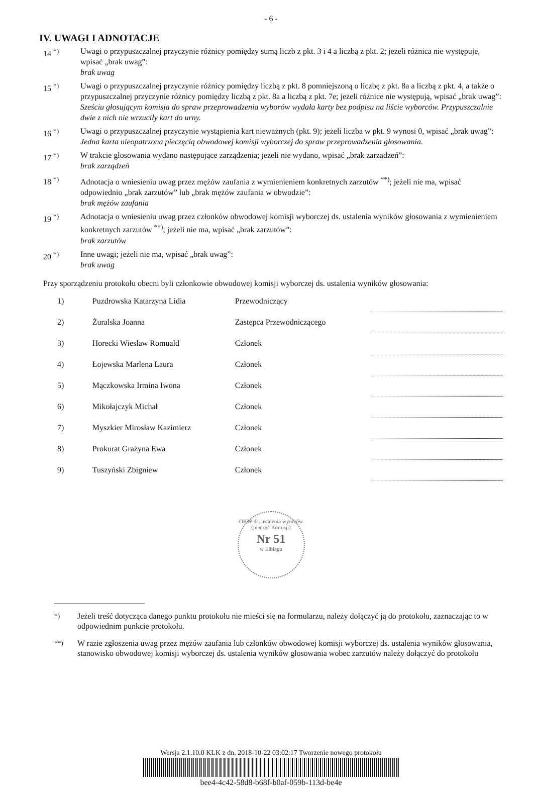- 6 -
IV. UWAGI I ADNOTACJE
14 <sup>*)</sup> Uwagi o przypuszczalnej przyczynie różnicy pomiędzy sumą liczb z pkt. 3 i 4 a liczbą z pkt. 2; jeżeli różnica nie występuje, wpisać „brak uwag”:
brak uwag
15 <sup>*)</sup> Uwagi o przypuszczalnej przyczynie różnicy pomiędzy liczbą z pkt. 8 pomniejszoną o liczbę z pkt. 8a a liczbą z pkt. 4, a także o przypuszczalnej przyczynie różnicy pomiędzy liczbą z pkt. 8a a liczbą z pkt. 7e; jeżeli różnice nie występują, wpisać „brak uwag”:
Sześciu głosującym komisja do spraw przeprowadzenia wyborów wydała karty bez podpisu na liście wyborców. Przypuszczalnie dwie z nich nie wrzuciły kart do urny.
16 <sup>*)</sup> Uwagi o przypuszczalnej przyczynie wystąpienia kart nieważnych (pkt. 9); jeżeli liczba w pkt. 9 wynosi 0, wpisać „brak uwag”:
Jedna karta nieopatrzona pieczęcią obwodowej komisji wyborczej do spraw przeprowadzenia głosowania.
17 <sup>*)</sup> W trakcie głosowania wydano następujące zarządzenia; jeżeli nie wydano, wpisać „brak zarządzeń”:
brak zarządzeń
18 <sup>*)</sup> Adnotacja o wniesieniu uwag przez mężów zaufania z wymienieniem konkretnych zarzutów <sup>**)</sup>; jeżeli nie ma, wpisać odpowiednio „brak zarzutów” lub „brak mężów zaufania w obwodzie”:
brak mężów zaufania
19 <sup>*)</sup> Adnotacja o wniesieniu uwag przez członków obwodowej komisji wyborczej ds. ustalenia wyników głosowania z wymienieniem konkretnych zarzutów <sup>**)</sup>; jeżeli nie ma, wpisać „brak zarzutów”:
brak zarzutów
20 <sup>*)</sup> Inne uwagi; jeżeli nie ma, wpisać „brak uwag”:
brak uwag
Przy sporządzeniu protokołu obecni byli członkowie obwodowej komisji wyborczej ds. ustalenia wyników głosowania:
| 1) | Puzdrowska Katarzyna Lidia | Przewodniczący | |
| 2) | Żuralska Joanna | Zastępca Przewodniczącego | |
| 3) | Horecki Wiesław Romuald | Członek | |
| 4) | Łojewska Marlena Laura | Członek | |
| 5) | Mączkowska Irmina Iwona | Członek | |
| 6) | Mikołajczyk Michał | Członek | |
| 7) | Myszkier Mirosław Kazimierz | Członek | |
| 8) | Prokurat Grażyna Ewa | Członek | |
| 9) | Tuszyński Zbigniew | Członek | |
OKW ds. ustalenia wyników
(pieczęć Komisji)
Nr 51
w Elblągu
<sup>*)</sup> Jeżeli treść dotycząca danego punktu protokołu nie mieści się na formularzu, należy dołączyć ją do protokołu, zaznaczając to w odpowiednim punkcie protokołu.
<sup>**)</sup> W razie zgłoszenia uwag przez mężów zaufania lub członków obwodowej komisji wyborczej ds. ustalenia wyników głosowania, stanowisko obwodowej komisji wyborczej ds. ustalenia wyników głosowania wobec zarzutów należy dołączyć do protokołu
Wersja 2.1.10.0 KLK z dn. 2018-10-22 03:02:17 Tworzenie nowego protokołu
bee4-4c42-58d8-b68f-b0af-059b-113d-be4e